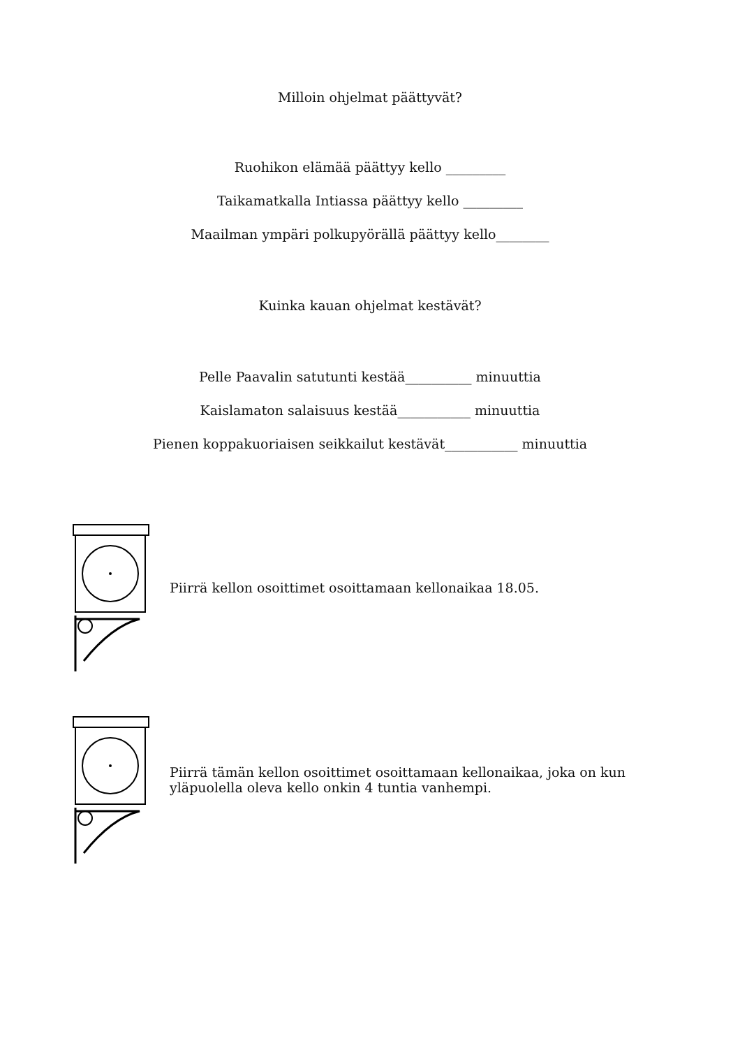Milloin ohjelmat päättyvät?
Ruohikon elämää päättyy kello _________
Taikamatkalla Intiassa päättyy kello _________
Maailman ympäri polkupyörällä päättyy kello________
Kuinka kauan ohjelmat kestävät?
Pelle Paavalin satutunti kestää__________ minuuttia
Kaislamaton salaisuus kestää___________ minuuttia
Pienen koppakuoriaisen seikkailut kestävät___________ minuuttia
Piirrä kellon osoittimet osoittamaan kellonaikaa 18.05.
Piirrä tämän kellon osoittimet osoittamaan kellonaikaa, joka on kun
yläpuolella oleva kello onkin 4 tuntia vanhempi.